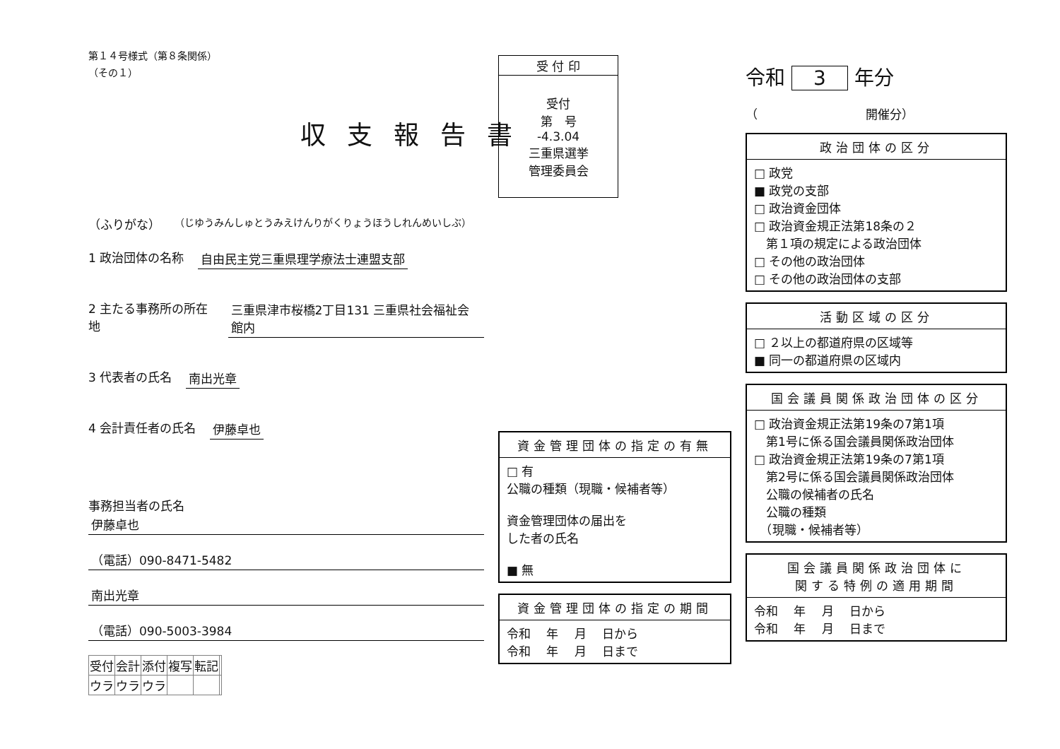第１４号様式（第８条関係）
（その１）
収支報告書
（ふりがな） （じゆうみんしゅとうみえけんりがくりょうほうしれんめいしぶ）
1 政治団体の名称 自由民主党三重県理学療法士連盟支部
2 主たる事務所の所在地 三重県津市桜橋2丁目131 三重県社会福祉会館内
3 代表者の氏名 南出光章
4 会計責任者の氏名 伊藤卓也
事務担当者の氏名
伊藤卓也
（電話）090-8471-5482
南出光章
（電話）090-5003-3984
| 受付 | 会計 | 添付 | 複写 | 転記 | |
| ウラ | ウラ | ウラ | | | |
| 受 付 印 |
| 受付 第 号 -4.3.04 三重県選挙 管理委員会 |
| 資金管理団体の指定の有無 |
| --- |
| □ 有 公職の種類（現職・候補者等） 資金管理団体の届出を した者の氏名 ■ 無 |
| 資金管理団体の指定の期間 |
| --- |
| 令和 年 月 日から 令和 年 月 日まで |
令和 3 年分
（　　　　　　　　　開催分）
| 政治団体の区分 |
| --- |
| □ 政党 ■ 政党の支部 □ 政治資金団体 □ 政治資金規正法第18条の２ 第１項の規定による政治団体 □ その他の政治団体 □ その他の政治団体の支部 |
| 活動区域の区分 |
| --- |
| □ ２以上の都道府県の区域等 ■ 同一の都道府県の区域内 |
| 国会議員関係政治団体の区分 |
| --- |
| □ 政治資金規正法第19条の7第1項 第1号に係る国会議員関係政治団体 □ 政治資金規正法第19条の7第1項 第2号に係る国会議員関係政治団体 公職の候補者の氏名 公職の種類 （現職・候補者等） |
| 国会議員関係政治団体に 関する特例の適用期間 |
| --- |
| 令和 年 月 日から 令和 年 月 日まで |